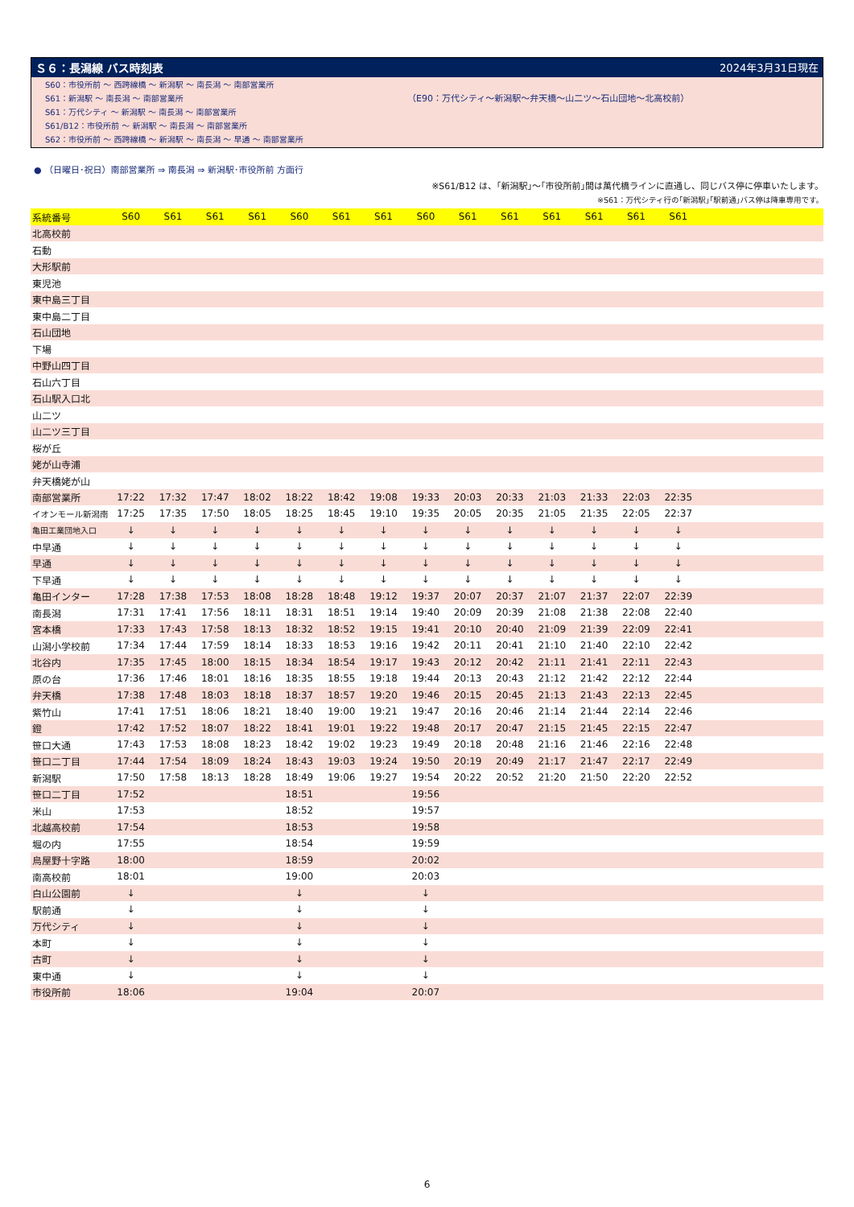Ｓ６：長潟線 バス時刻表 2024年3月31日現在
S60：市役所前 ～ 西跨線橋 ～ 新潟駅 ～ 南長潟 ～ 南部営業所
S61：新潟駅 ～ 南長潟 ～ 南部営業所
S61：万代シティ ～ 新潟駅 ～ 南長潟 ～ 南部営業所
S61/B12：市役所前 ～ 新潟駅 ～ 南長潟 ～ 南部営業所
S62：市役所前 ～ 西跨線橋 ～ 新潟駅 ～ 南長潟 ～ 早通 ～ 南部営業所
（E90：万代シティ～新潟駅～弁天橋～山二ツ～石山団地～北高校前）
● （日曜日･祝日）南部営業所 ⇒ 南長潟 ⇒ 新潟駅･市役所前 方面行
※S61/B12 は、｢新潟駅｣～｢市役所前｣間は萬代橋ラインに直通し、同じバス停に停車いたします。
※S61：万代シティ行の｢新潟駅｣｢駅前通｣バス停は降車専用です。
| 系統番号 | S60 | S61 | S61 | S61 | S60 | S61 | S61 | S60 | S61 | S61 | S61 | S61 | S61 | S61 | |
| --- | --- | --- | --- | --- | --- | --- | --- | --- | --- | --- | --- | --- | --- | --- | --- |
| 北高校前 | | | | | | | | | | | | | | | |
| 石動 | | | | | | | | | | | | | | | |
| 大形駅前 | | | | | | | | | | | | | | | |
| 東児池 | | | | | | | | | | | | | | | |
| 東中島三丁目 | | | | | | | | | | | | | | | |
| 東中島二丁目 | | | | | | | | | | | | | | | |
| 石山団地 | | | | | | | | | | | | | | | |
| 下場 | | | | | | | | | | | | | | | |
| 中野山四丁目 | | | | | | | | | | | | | | | |
| 石山六丁目 | | | | | | | | | | | | | | | |
| 石山駅入口北 | | | | | | | | | | | | | | | |
| 山二ツ | | | | | | | | | | | | | | | |
| 山二ツ三丁目 | | | | | | | | | | | | | | | |
| 桜が丘 | | | | | | | | | | | | | | | |
| 姥が山寺浦 | | | | | | | | | | | | | | | |
| 弁天橋姥が山 | | | | | | | | | | | | | | | |
| 南部営業所 | 17:22 | 17:32 | 17:47 | 18:02 | 18:22 | 18:42 | 19:08 | 19:33 | 20:03 | 20:33 | 21:03 | 21:33 | 22:03 | 22:35 | |
| イオンモール新潟南 | 17:25 | 17:35 | 17:50 | 18:05 | 18:25 | 18:45 | 19:10 | 19:35 | 20:05 | 20:35 | 21:05 | 21:35 | 22:05 | 22:37 | |
| 亀田工業団地入口 | ↓ | ↓ | ↓ | ↓ | ↓ | ↓ | ↓ | ↓ | ↓ | ↓ | ↓ | ↓ | ↓ | ↓ | |
| 中早通 | ↓ | ↓ | ↓ | ↓ | ↓ | ↓ | ↓ | ↓ | ↓ | ↓ | ↓ | ↓ | ↓ | ↓ | |
| 早通 | ↓ | ↓ | ↓ | ↓ | ↓ | ↓ | ↓ | ↓ | ↓ | ↓ | ↓ | ↓ | ↓ | ↓ | |
| 下早通 | ↓ | ↓ | ↓ | ↓ | ↓ | ↓ | ↓ | ↓ | ↓ | ↓ | ↓ | ↓ | ↓ | ↓ | |
| 亀田インター | 17:28 | 17:38 | 17:53 | 18:08 | 18:28 | 18:48 | 19:12 | 19:37 | 20:07 | 20:37 | 21:07 | 21:37 | 22:07 | 22:39 | |
| 南長潟 | 17:31 | 17:41 | 17:56 | 18:11 | 18:31 | 18:51 | 19:14 | 19:40 | 20:09 | 20:39 | 21:08 | 21:38 | 22:08 | 22:40 | |
| 宮本橋 | 17:33 | 17:43 | 17:58 | 18:13 | 18:32 | 18:52 | 19:15 | 19:41 | 20:10 | 20:40 | 21:09 | 21:39 | 22:09 | 22:41 | |
| 山潟小学校前 | 17:34 | 17:44 | 17:59 | 18:14 | 18:33 | 18:53 | 19:16 | 19:42 | 20:11 | 20:41 | 21:10 | 21:40 | 22:10 | 22:42 | |
| 北谷内 | 17:35 | 17:45 | 18:00 | 18:15 | 18:34 | 18:54 | 19:17 | 19:43 | 20:12 | 20:42 | 21:11 | 21:41 | 22:11 | 22:43 | |
| 原の台 | 17:36 | 17:46 | 18:01 | 18:16 | 18:35 | 18:55 | 19:18 | 19:44 | 20:13 | 20:43 | 21:12 | 21:42 | 22:12 | 22:44 | |
| 弁天橋 | 17:38 | 17:48 | 18:03 | 18:18 | 18:37 | 18:57 | 19:20 | 19:46 | 20:15 | 20:45 | 21:13 | 21:43 | 22:13 | 22:45 | |
| 紫竹山 | 17:41 | 17:51 | 18:06 | 18:21 | 18:40 | 19:00 | 19:21 | 19:47 | 20:16 | 20:46 | 21:14 | 21:44 | 22:14 | 22:46 | |
| 鐙 | 17:42 | 17:52 | 18:07 | 18:22 | 18:41 | 19:01 | 19:22 | 19:48 | 20:17 | 20:47 | 21:15 | 21:45 | 22:15 | 22:47 | |
| 笹口大通 | 17:43 | 17:53 | 18:08 | 18:23 | 18:42 | 19:02 | 19:23 | 19:49 | 20:18 | 20:48 | 21:16 | 21:46 | 22:16 | 22:48 | |
| 笹口二丁目 | 17:44 | 17:54 | 18:09 | 18:24 | 18:43 | 19:03 | 19:24 | 19:50 | 20:19 | 20:49 | 21:17 | 21:47 | 22:17 | 22:49 | |
| 新潟駅 | 17:50 | 17:58 | 18:13 | 18:28 | 18:49 | 19:06 | 19:27 | 19:54 | 20:22 | 20:52 | 21:20 | 21:50 | 22:20 | 22:52 | |
| 笹口二丁目 | 17:52 | | | | 18:51 | | | 19:56 | | | | | | | |
| 米山 | 17:53 | | | | 18:52 | | | 19:57 | | | | | | | |
| 北越高校前 | 17:54 | | | | 18:53 | | | 19:58 | | | | | | | |
| 堀の内 | 17:55 | | | | 18:54 | | | 19:59 | | | | | | | |
| 鳥屋野十字路 | 18:00 | | | | 18:59 | | | 20:02 | | | | | | | |
| 南高校前 | 18:01 | | | | 19:00 | | | 20:03 | | | | | | | |
| 白山公園前 | ↓ | | | | ↓ | | | ↓ | | | | | | | |
| 駅前通 | ↓ | | | | ↓ | | | ↓ | | | | | | | |
| 万代シティ | ↓ | | | | ↓ | | | ↓ | | | | | | | |
| 本町 | ↓ | | | | ↓ | | | ↓ | | | | | | | |
| 古町 | ↓ | | | | ↓ | | | ↓ | | | | | | | |
| 東中通 | ↓ | | | | ↓ | | | ↓ | | | | | | | |
| 市役所前 | 18:06 | | | | 19:04 | | | 20:07 | | | | | | | |
6